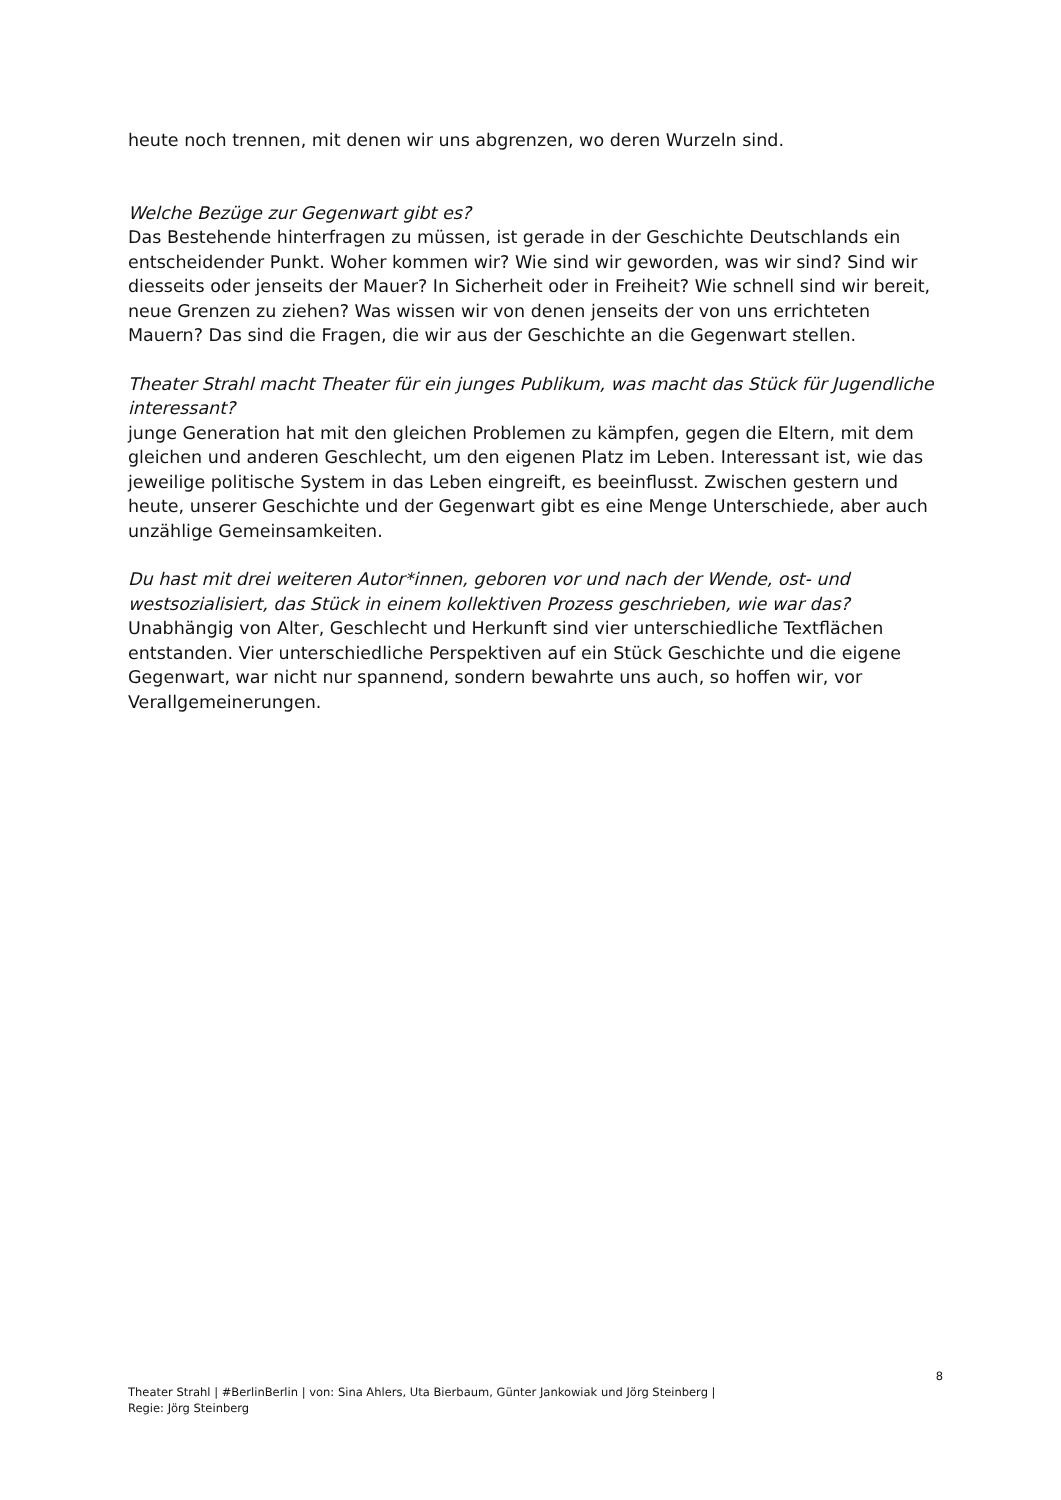heute noch trennen, mit denen wir uns abgrenzen, wo deren Wurzeln sind.
Welche Bezüge zur Gegenwart gibt es?
Das Bestehende hinterfragen zu müssen, ist gerade in der Geschichte Deutschlands ein entscheidender Punkt. Woher kommen wir? Wie sind wir geworden, was wir sind? Sind wir diesseits oder jenseits der Mauer? In Sicherheit oder in Freiheit? Wie schnell sind wir bereit, neue Grenzen zu ziehen? Was wissen wir von denen jenseits der von uns errichteten Mauern? Das sind die Fragen, die wir aus der Geschichte an die Gegenwart stellen.
Theater Strahl macht Theater für ein junges Publikum, was macht das Stück für Jugendliche interessant?
junge Generation hat mit den gleichen Problemen zu kämpfen, gegen die Eltern, mit dem gleichen und anderen Geschlecht, um den eigenen Platz im Leben. Interessant ist, wie das jeweilige politische System in das Leben eingreift, es beeinflusst. Zwischen gestern und heute, unserer Geschichte und der Gegenwart gibt es eine Menge Unterschiede, aber auch unzählige Gemeinsamkeiten.
Du hast mit drei weiteren Autor*innen, geboren vor und nach der Wende, ost- und westsozialisiert, das Stück in einem kollektiven Prozess geschrieben, wie war das?
Unabhängig von Alter, Geschlecht und Herkunft sind vier unterschiedliche Textflächen entstanden. Vier unterschiedliche Perspektiven auf ein Stück Geschichte und die eigene Gegenwart, war nicht nur spannend, sondern bewahrte uns auch, so hoffen wir, vor Verallgemeinerungen.
8
Theater Strahl | #BerlinBerlin | von: Sina Ahlers, Uta Bierbaum, Günter Jankowiak und Jörg Steinberg |
Regie: Jörg Steinberg